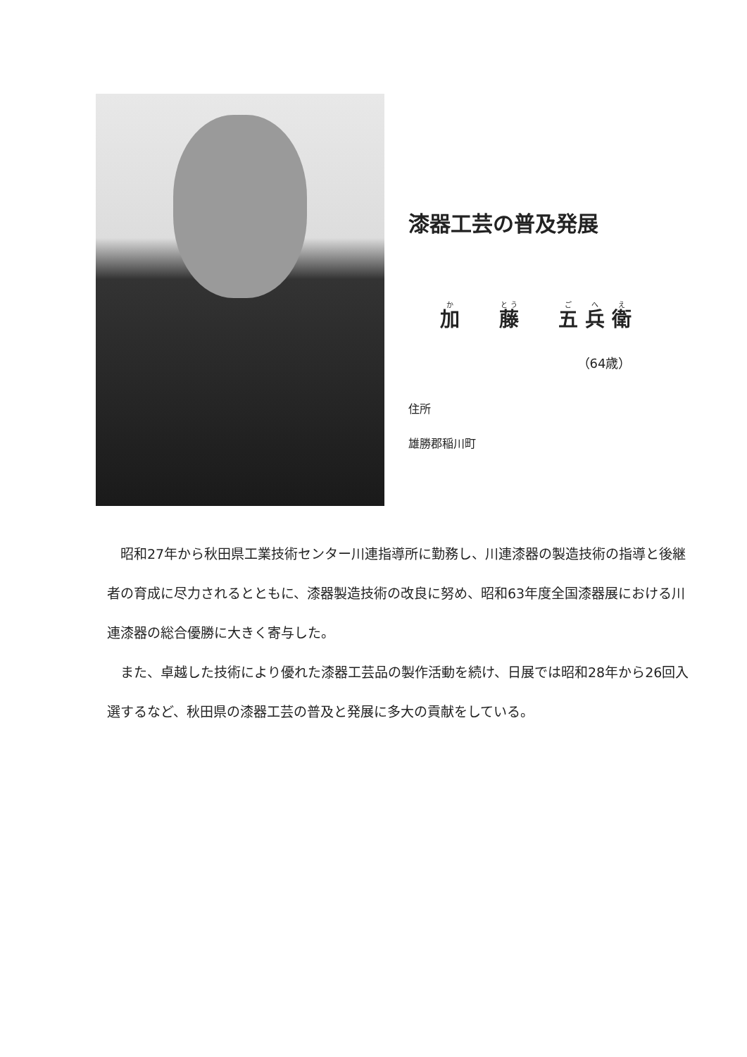漆器工芸の普及発展
加  藤  五 兵 衛
（64歳）
住所
雄勝郡稲川町
昭和27年から秋田県工業技術センター川連指導所に勤務し、川連漆器の製造技術の指導と後継者の育成に尽力されるとともに、漆器製造技術の改良に努め、昭和63年度全国漆器展における川連漆器の総合優勝に大きく寄与した。
また、卓越した技術により優れた漆器工芸品の製作活動を続け、日展では昭和28年から26回入選するなど、秋田県の漆器工芸の普及と発展に多大の貢献をしている。